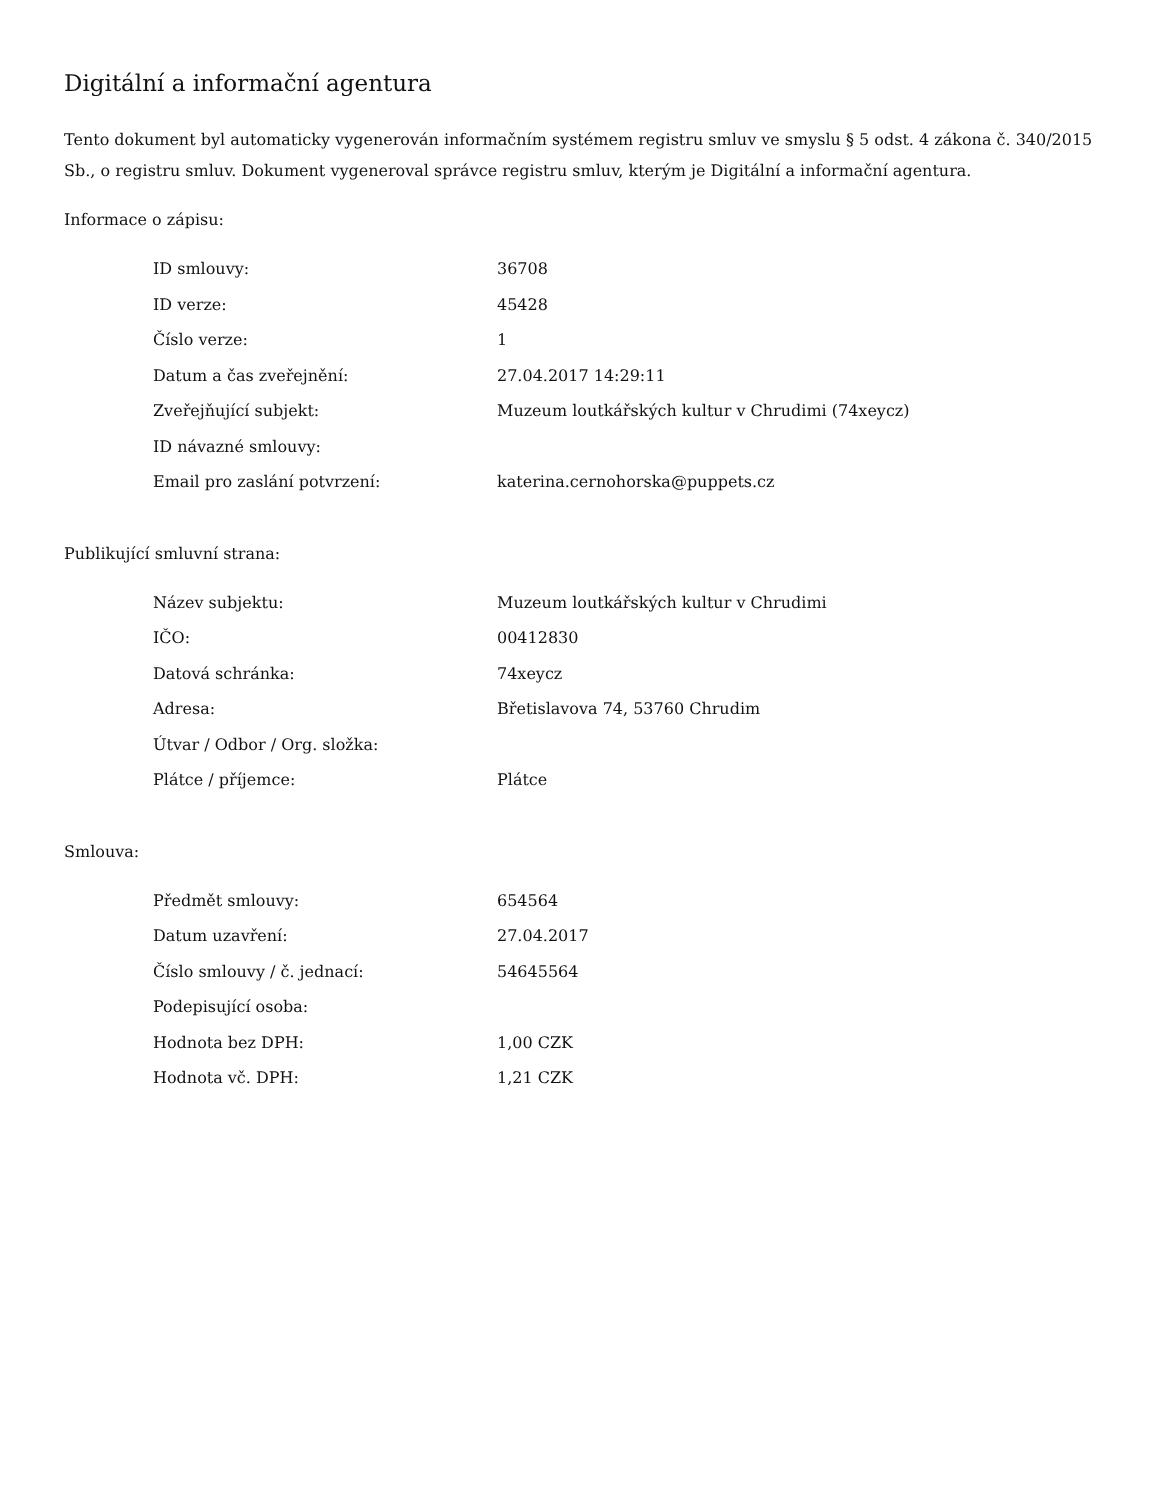Digitální a informační agentura
Tento dokument byl automaticky vygenerován informačním systémem registru smluv ve smyslu § 5 odst. 4 zákona č. 340/2015 Sb., o registru smluv. Dokument vygeneroval správce registru smluv, kterým je Digitální a informační agentura.
Informace o zápisu:
| ID smlouvy: | 36708 |
| ID verze: | 45428 |
| Číslo verze: | 1 |
| Datum a čas zveřejnění: | 27.04.2017 14:29:11 |
| Zveřejňující subjekt: | Muzeum loutkářských kultur v Chrudimi (74xeycz) |
| ID návazné smlouvy: | |
| Email pro zaslání potvrzení: | katerina.cernohorska@puppets.cz |
Publikující smluvní strana:
| Název subjektu: | Muzeum loutkářských kultur v Chrudimi |
| IČO: | 00412830 |
| Datová schránka: | 74xeycz |
| Adresa: | Břetislavova 74, 53760 Chrudim |
| Útvar / Odbor / Org. složka: | |
| Plátce / příjemce: | Plátce |
Smlouva:
| Předmět smlouvy: | 654564 |
| Datum uzavření: | 27.04.2017 |
| Číslo smlouvy / č. jednací: | 54645564 |
| Podepisující osoba: | |
| Hodnota bez DPH: | 1,00 CZK |
| Hodnota vč. DPH: | 1,21 CZK |